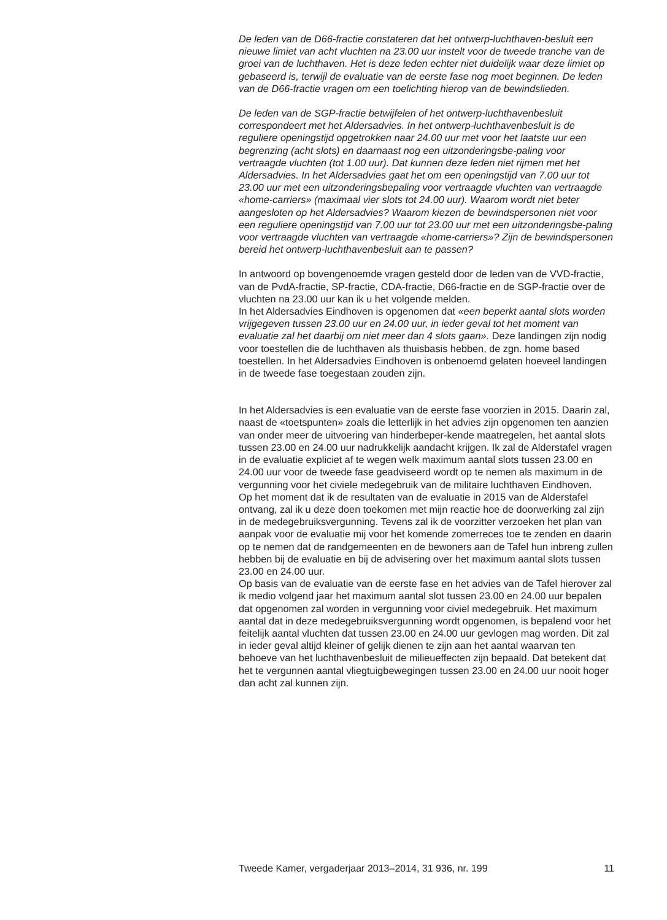De leden van de D66-fractie constateren dat het ontwerp-luchthaven-besluit een nieuwe limiet van acht vluchten na 23.00 uur instelt voor de tweede tranche van de groei van de luchthaven. Het is deze leden echter niet duidelijk waar deze limiet op gebaseerd is, terwijl de evaluatie van de eerste fase nog moet beginnen. De leden van de D66-fractie vragen om een toelichting hierop van de bewindslieden.
De leden van de SGP-fractie betwijfelen of het ontwerp-luchthavenbesluit correspondeert met het Aldersadvies. In het ontwerp-luchthavenbesluit is de reguliere openingstijd opgetrokken naar 24.00 uur met voor het laatste uur een begrenzing (acht slots) en daarnaast nog een uitzonderingsbe-paling voor vertraagde vluchten (tot 1.00 uur). Dat kunnen deze leden niet rijmen met het Aldersadvies. In het Aldersadvies gaat het om een openingstijd van 7.00 uur tot 23.00 uur met een uitzonderingsbepaling voor vertraagde vluchten van vertraagde «home-carriers» (maximaal vier slots tot 24.00 uur). Waarom wordt niet beter aangesloten op het Aldersadvies? Waarom kiezen de bewindspersonen niet voor een reguliere openingstijd van 7.00 uur tot 23.00 uur met een uitzonderingsbe-paling voor vertraagde vluchten van vertraagde «home-carriers»? Zijn de bewindspersonen bereid het ontwerp-luchthavenbesluit aan te passen?
In antwoord op bovengenoemde vragen gesteld door de leden van de VVD-fractie, van de PvdA-fractie, SP-fractie, CDA-fractie, D66-fractie en de SGP-fractie over de vluchten na 23.00 uur kan ik u het volgende melden.
In het Aldersadvies Eindhoven is opgenomen dat «een beperkt aantal slots worden vrijgegeven tussen 23.00 uur en 24.00 uur, in ieder geval tot het moment van evaluatie zal het daarbij om niet meer dan 4 slots gaan». Deze landingen zijn nodig voor toestellen die de luchthaven als thuisbasis hebben, de zgn. home based toestellen. In het Aldersadvies Eindhoven is onbenoemd gelaten hoeveel landingen in de tweede fase toegestaan zouden zijn.
In het Aldersadvies is een evaluatie van de eerste fase voorzien in 2015. Daarin zal, naast de «toetspunten» zoals die letterlijk in het advies zijn opgenomen ten aanzien van onder meer de uitvoering van hinderbeper-kende maatregelen, het aantal slots tussen 23.00 en 24.00 uur nadrukkelijk aandacht krijgen. Ik zal de Alderstafel vragen in de evaluatie expliciet af te wegen welk maximum aantal slots tussen 23.00 en 24.00 uur voor de tweede fase geadviseerd wordt op te nemen als maximum in de vergunning voor het civiele medegebruik van de militaire luchthaven Eindhoven.
Op het moment dat ik de resultaten van de evaluatie in 2015 van de Alderstafel ontvang, zal ik u deze doen toekomen met mijn reactie hoe de doorwerking zal zijn in de medegebruiksvergunning. Tevens zal ik de voorzitter verzoeken het plan van aanpak voor de evaluatie mij voor het komende zomerreces toe te zenden en daarin op te nemen dat de randgemeenten en de bewoners aan de Tafel hun inbreng zullen hebben bij de evaluatie en bij de advisering over het maximum aantal slots tussen 23.00 en 24.00 uur.
Op basis van de evaluatie van de eerste fase en het advies van de Tafel hierover zal ik medio volgend jaar het maximum aantal slot tussen 23.00 en 24.00 uur bepalen dat opgenomen zal worden in vergunning voor civiel medegebruik. Het maximum aantal dat in deze medegebruiksvergunning wordt opgenomen, is bepalend voor het feitelijk aantal vluchten dat tussen 23.00 en 24.00 uur gevlogen mag worden. Dit zal in ieder geval altijd kleiner of gelijk dienen te zijn aan het aantal waarvan ten behoeve van het luchthavenbesluit de milieueffecten zijn bepaald. Dat betekent dat het te vergunnen aantal vliegtuigbewegingen tussen 23.00 en 24.00 uur nooit hoger dan acht zal kunnen zijn.
Tweede Kamer, vergaderjaar 2013–2014, 31 936, nr. 199 11